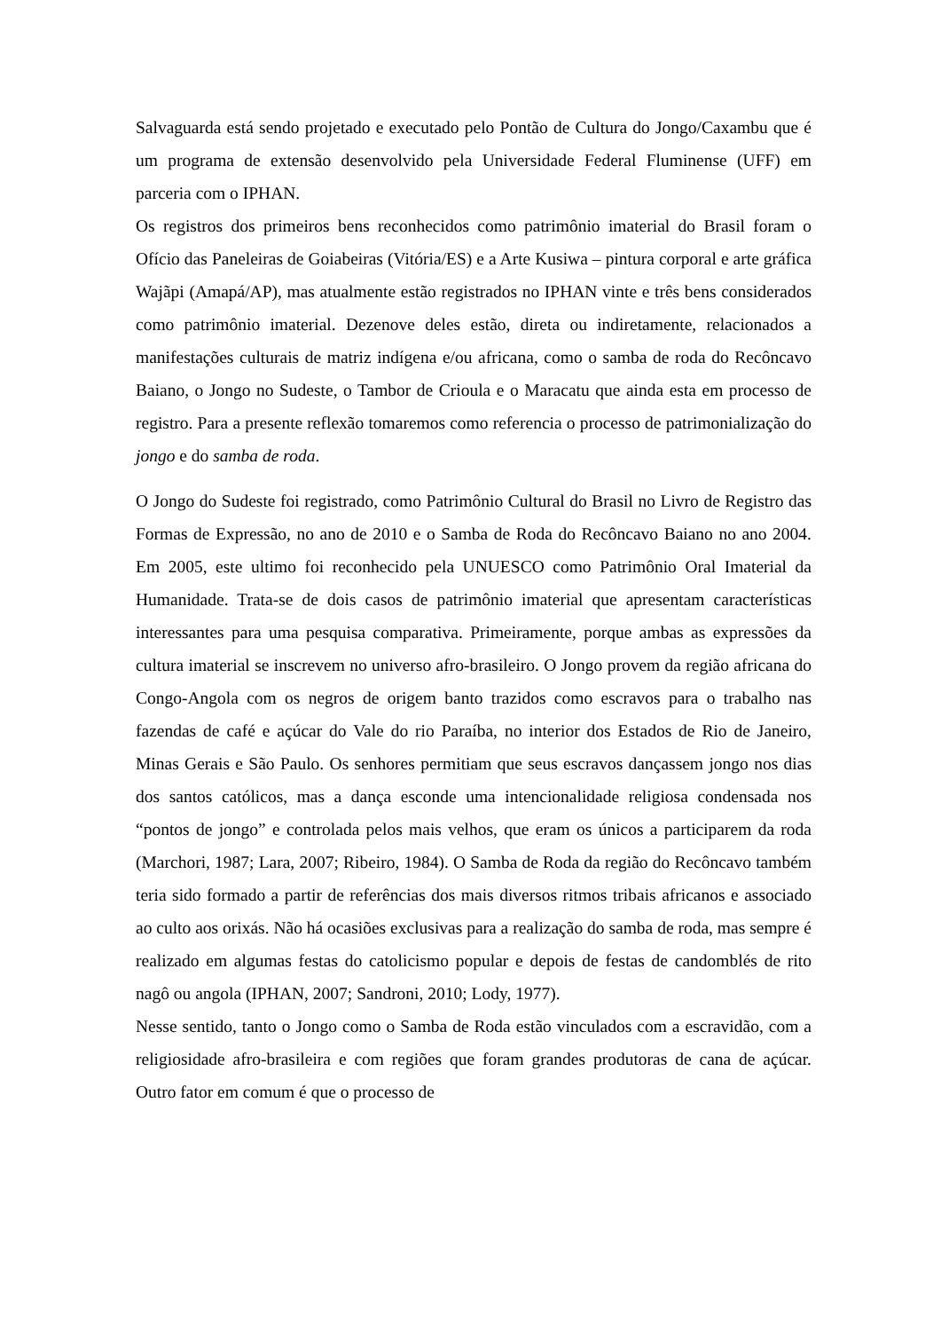Salvaguarda está sendo projetado e executado pelo Pontão de Cultura do Jongo/Caxambu que é um programa de extensão desenvolvido pela Universidade Federal Fluminense (UFF) em parceria com o IPHAN.
Os registros dos primeiros bens reconhecidos como patrimônio imaterial do Brasil foram o Ofício das Paneleiras de Goiabeiras (Vitória/ES) e a Arte Kusiwa – pintura corporal e arte gráfica Wajãpi (Amapá/AP), mas atualmente estão registrados no IPHAN vinte e três bens considerados como patrimônio imaterial. Dezenove deles estão, direta ou indiretamente, relacionados a manifestações culturais de matriz indígena e/ou africana, como o samba de roda do Recôncavo Baiano, o Jongo no Sudeste, o Tambor de Crioula e o Maracatu que ainda esta em processo de registro. Para a presente reflexão tomaremos como referencia o processo de patrimonialização do jongo e do samba de roda.
O Jongo do Sudeste foi registrado, como Patrimônio Cultural do Brasil no Livro de Registro das Formas de Expressão, no ano de 2010 e o Samba de Roda do Recôncavo Baiano no ano 2004. Em 2005, este ultimo foi reconhecido pela UNUESCO como Patrimônio Oral Imaterial da Humanidade. Trata-se de dois casos de patrimônio imaterial que apresentam características interessantes para uma pesquisa comparativa. Primeiramente, porque ambas as expressões da cultura imaterial se inscrevem no universo afro-brasileiro. O Jongo provem da região africana do Congo-Angola com os negros de origem banto trazidos como escravos para o trabalho nas fazendas de café e açúcar do Vale do rio Paraíba, no interior dos Estados de Rio de Janeiro, Minas Gerais e São Paulo. Os senhores permitiam que seus escravos dançassem jongo nos dias dos santos católicos, mas a dança esconde uma intencionalidade religiosa condensada nos “pontos de jongo” e controlada pelos mais velhos, que eram os únicos a participarem da roda (Marchori, 1987; Lara, 2007; Ribeiro, 1984). O Samba de Roda da região do Recôncavo também teria sido formado a partir de referências dos mais diversos ritmos tribais africanos e associado ao culto aos orixás. Não há ocasiões exclusivas para a realização do samba de roda, mas sempre é realizado em algumas festas do catolicismo popular e depois de festas de candomblés de rito nagô ou angola (IPHAN, 2007; Sandroni, 2010; Lody, 1977).
Nesse sentido, tanto o Jongo como o Samba de Roda estão vinculados com a escravidão, com a religiosidade afro-brasileira e com regiões que foram grandes produtoras de cana de açúcar. Outro fator em comum é que o processo de